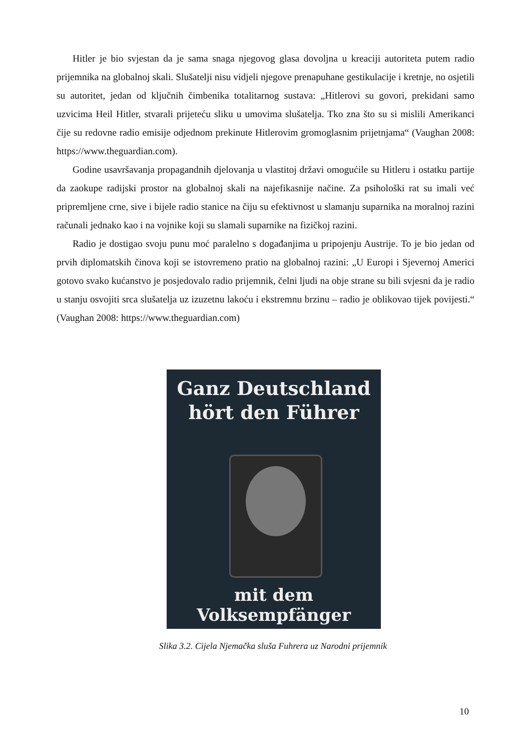Hitler je bio svjestan da je sama snaga njegovog glasa dovoljna u kreaciji autoriteta putem radio prijemnika na globalnoj skali. Slušatelji nisu vidjeli njegove prenapuhane gestikulacije i kretnje, no osjetili su autoritet, jedan od ključnih čimbenika totalitarnog sustava: „Hitlerovi su govori, prekidani samo uzvicima Heil Hitler, stvarali prijeteću sliku u umovima slušatelja. Tko zna što su si mislili Amerikanci čije su redovne radio emisije odjednom prekinute Hitlerovim gromoglasnim prijetnjama“ (Vaughan 2008: https://www.theguardian.com).
Godine usavršavanja propagandnih djelovanja u vlastitoj državi omogućile su Hitleru i ostatku partije da zaokupe radijski prostor na globalnoj skali na najefikasnije načine. Za psihološki rat su imali već pripremljene crne, sive i bijele radio stanice na čiju su efektivnost u slamanju suparnika na moralnoj razini računali jednako kao i na vojnike koji su slamali suparnike na fizičkoj razini.
Radio je dostigao svoju punu moć paralelno s događanjima u pripojenju Austrije. To je bio jedan od prvih diplomatskih činova koji se istovremeno pratio na globalnoj razini: „U Europi i Sjevernoj Americi gotovo svako kućanstvo je posjedovalo radio prijemnik, čelni ljudi na obje strane su bili svjesni da je radio u stanju osvojiti srca slušatelja uz izuzetnu lakoću i ekstremnu brzinu – radio je oblikovao tijek povijesti.“ (Vaughan 2008: https://www.theguardian.com)
Ganz Deutschland
hört den Führer
mit dem Volksempfänger
Slika 3.2. Cijela Njemačka sluša Fuhrera uz Narodni prijemnik
10